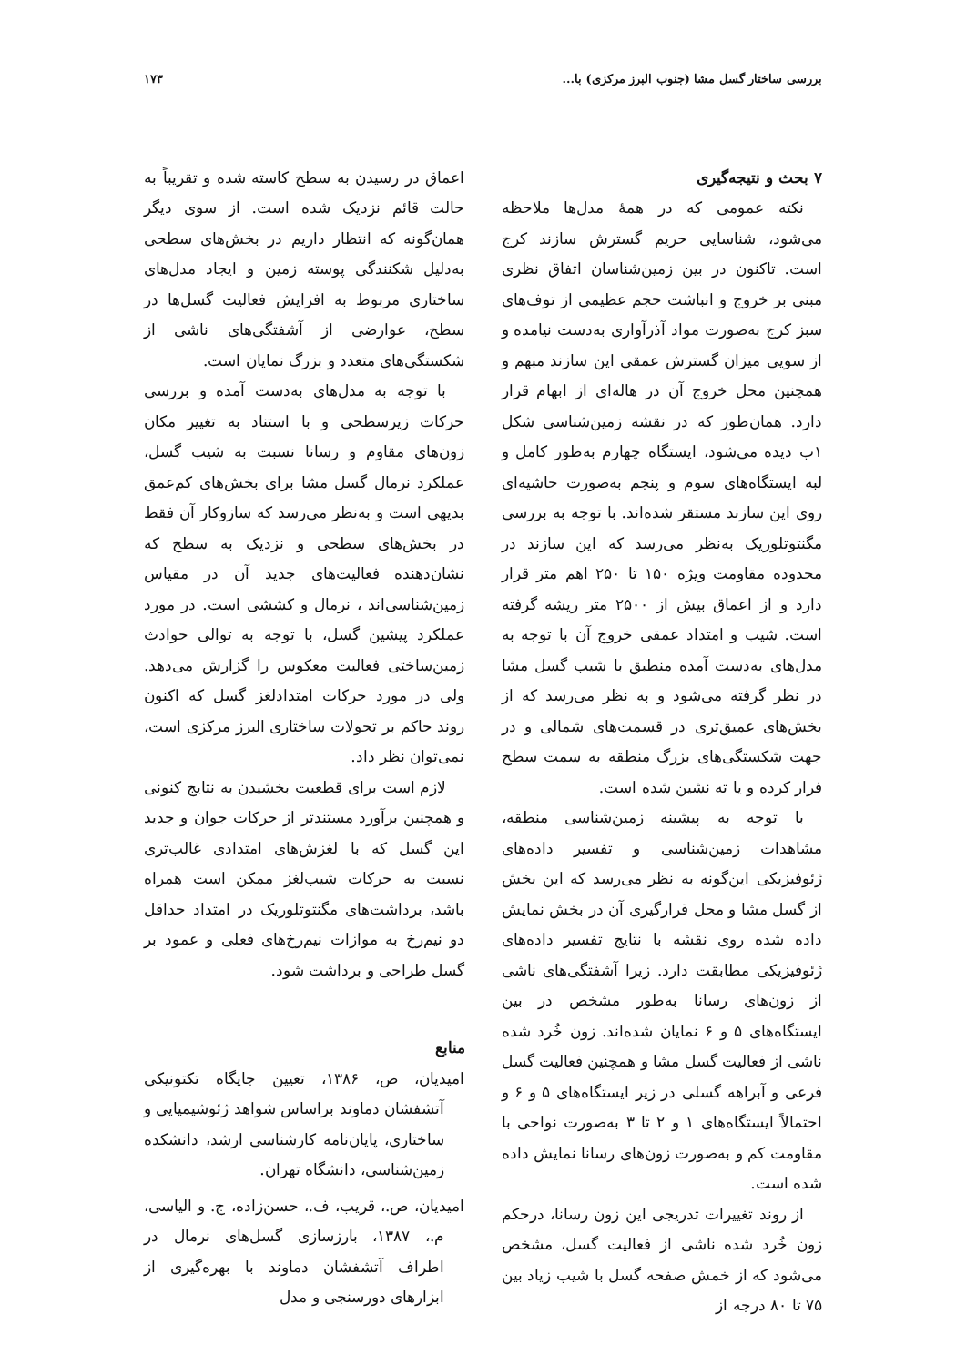بررسی ساختار گسل مشا (جنوب البرز مرکزی) با... ۱۷۳
۷ بحث و نتیجه‌گیری
نکته عمومی که در همهٔ مدل‌ها ملاحظه می‌شود، شناسایی حریم گسترش سازند کرج است. تاکنون در بین زمین‌شناسان اتفاق نظری مبنی بر خروج و انباشت حجم عظیمی از توف‌های سبز کرج به‌صورت مواد آذرآواری به‌دست نیامده و از سویی میزان گسترش عمقی این سازند مبهم و همچنین محل خروج آن در هاله‌ای از ابهام قرار دارد. همان‌طور که در نقشه زمین‌شناسی شکل ۱ب دیده می‌شود، ایستگاه چهارم به‌طور کامل و لبه ایستگاه‌های سوم و پنجم به‌صورت حاشیه‌ای روی این سازند مستقر شده‌اند. با توجه به بررسی مگنتوتلوریک به‌نظر می‌رسد که این سازند در محدوده مقاومت ویژه ۱۵۰ تا ۲۵۰ اهم متر قرار دارد و از اعماق بیش از ۲۵۰۰ متر ریشه گرفته است. شیب و امتداد عمقی خروج آن با توجه به مدل‌های به‌دست آمده منطبق با شیب گسل مشا در نظر گرفته می‌شود و به نظر می‌رسد که از بخش‌های عمیق‌تری در قسمت‌های شمالی و در جهت شکستگی‌های بزرگ منطقه به سمت سطح فرار کرده و یا ته نشین شده است.
با توجه به پیشینه زمین‌شناسی منطقه، مشاهدات زمین‌شناسی و تفسیر داده‌های ژئوفیزیکی این‌گونه به نظر می‌رسد که این بخش از گسل مشا و محل قرارگیری آن در بخش نمایش داده شده روی نقشه با نتایج تفسیر داده‌های ژئوفیزیکی مطابقت دارد. زیرا آشفتگی‌های ناشی از زون‌های رسانا به‌طور مشخص در بین ایستگاه‌های ۵ و ۶ نمایان شده‌اند. زون خُرد شده ناشی از فعالیت گسل مشا و همچنین فعالیت گسل فرعی و آبراهه گسلی در زیر ایستگاه‌های ۵ و ۶ و احتمالاً ایستگاه‌های ۱ و ۲ تا ۳ به‌صورت نواحی با مقاومت کم و به‌صورت زون‌های رسانا نمایش داده شده است.
از روند تغییرات تدریجی این زون رسانا، درحکم زون خُرد شده ناشی از فعالیت گسل، مشخص می‌شود که از خمش صفحه گسل با شیب زیاد بین ۷۵ تا ۸۰ درجه از
اعماق در رسیدن به سطح کاسته شده و تقریباً به حالت قائم نزدیک شده است. از سوی دیگر همان‌گونه که انتظار داریم در بخش‌های سطحی به‌دلیل شکنندگی پوسته زمین و ایجاد مدل‌های ساختاری مربوط به افزایش فعالیت گسل‌ها در سطح، عوارضی از آشفتگی‌های ناشی از شکستگی‌های متعدد و بزرگ نمایان است.
با توجه به مدل‌های به‌دست آمده و بررسی حرکات زیرسطحی و با استناد به تغییر مکان زون‌های مقاوم و رسانا نسبت به شیب گسل، عملکرد نرمال گسل مشا برای بخش‌های کم‌عمق بدیهی است و به‌نظر می‌رسد که سازوکار آن فقط در بخش‌های سطحی و نزدیک به سطح که نشان‌دهنده فعالیت‌های جدید آن در مقیاس زمین‌شناسی‌اند ، نرمال و کششی است. در مورد عملکرد پیشین گسل، با توجه به توالی حوادث زمین‌ساختی فعالیت معکوس را گزارش می‌دهد. ولی در مورد حرکات امتدادلغز گسل که اکنون روند حاکم بر تحولات ساختاری البرز مرکزی است، نمی‌توان نظر داد.
لازم است برای قطعیت بخشیدن به نتایج کنونی و همچنین برآورد مستندتر از حرکات جوان و جدید این گسل که با لغزش‌های امتدادی غالب‌تری نسبت به حرکات شیب‌لغز ممکن است همراه باشد، برداشت‌های مگنتوتلوریک در امتداد حداقل دو نیم‌رخ به موازات نیم‌رخ‌های فعلی و عمود بر گسل طراحی و برداشت شود.
منابع
امیدیان، ص، ۱۳۸۶، تعیین جایگاه تکتونیکی آتشفشان دماوند براساس شواهد ژئوشیمیایی و ساختاری، پایان‌نامه کارشناسی ارشد، دانشکده زمین‌شناسی، دانشگاه تهران.
امیدیان، ص.، قریب، ف.، حسن‌زاده، ج. و الیاسی، م.، ۱۳۸۷، بارزسازی گسل‌های نرمال در اطراف آتشفشان دماوند با بهره‌گیری از ابزارهای دورسنجی و مدل